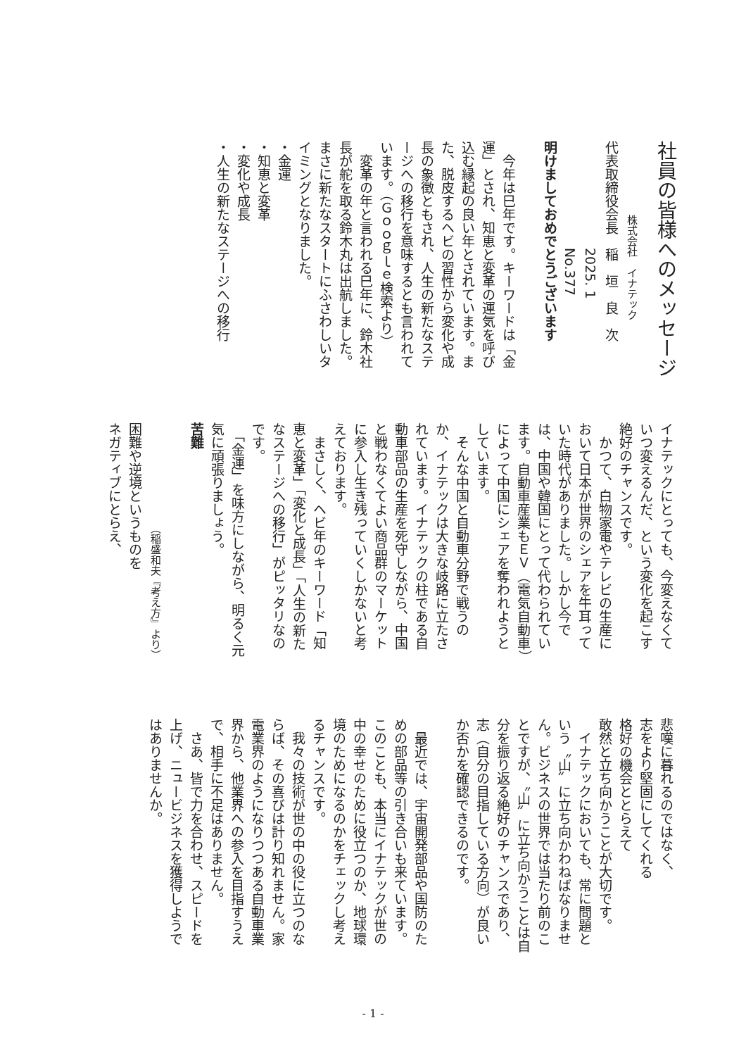社員の皆様へのメッセージ
　　　　　　　株式会社　イナテック
代表取締役会長　稲　垣　良　次
　　　　　　　　2025. 1
　　　　　　　　No.377
明けましておめでとうございます
　今年は巳年です。キーワードは「金運」とされ、知恵と変革の運気を呼び込む縁起の良い年とされています。また、脱皮するヘビの習性から変化や成長の象徴ともされ、人生の新たなステージへの移行を意味するとも言われています。（Ｇｏｏｇｌｅ検索より）
　変革の年と言われる巳年に、鈴木社長が舵を取る鈴木丸は出航しました。まさに新たなスタートにふさわしいタイミングとなりました。
・金運
・知恵と変革
・変化や成長
・人生の新たなステージへの移行
イナテックにとっても、今変えなくていつ変えるんだ、という変化を起こす絶好のチャンスです。
　かつて、白物家電やテレビの生産において日本が世界のシェアを牛耳っていた時代がありました。しかし今では、中国や韓国にとって代わられています。自動車産業もＥＶ（電気自動車）によって中国にシェアを奪われようとしています。
　そんな中国と自動車分野で戦うのか、イナテックは大きな岐路に立たされています。イナテックの柱である自動車部品の生産を死守しながら、中国と戦わなくてよい商品群のマーケットに参入し生き残っていくしかないと考えております。
　まさしく、ヘビ年のキーワード「知恵と変革」「変化と成長」「人生の新たなステージへの移行」がピッタリなのです。
　「金運」を味方にしながら、明るく元気に頑張りましょう。
苦難
　　　　　　　　　　（稲盛和夫『考え方』より）
困難や逆境というものを
ネガティブにとらえ、
悲嘆に暮れるのではなく、
志をより堅固にしてくれる
格好の機会ととらえて
敢然と立ち向かうことが大切です。
　イナテックにおいても、常に問題という〝山〟に立ち向かわねばなりません。ビジネスの世界では当たり前のことですが、〝山〟に立ち向かうことは自分を振り返る絶好のチャンスであり、志（自分の目指している方向）が良いか否かを確認できるのです。
　最近では、宇宙開発部品や国防のための部品等の引き合いも来ています。このことも、本当にイナテックが世の中の幸せのために役立つのか、地球環境のためになるのかをチェックし考えるチャンスです。
　我々の技術が世の中の役に立つのならば、その喜びは計り知れません。家電業界のようになりつつある自動車業界から、他業界への参入を目指すうえで、相手に不足はありません。
　さあ、皆で力を合わせ、スピードを上げ、ニュービジネスを獲得しようではありませんか。
- 1 -